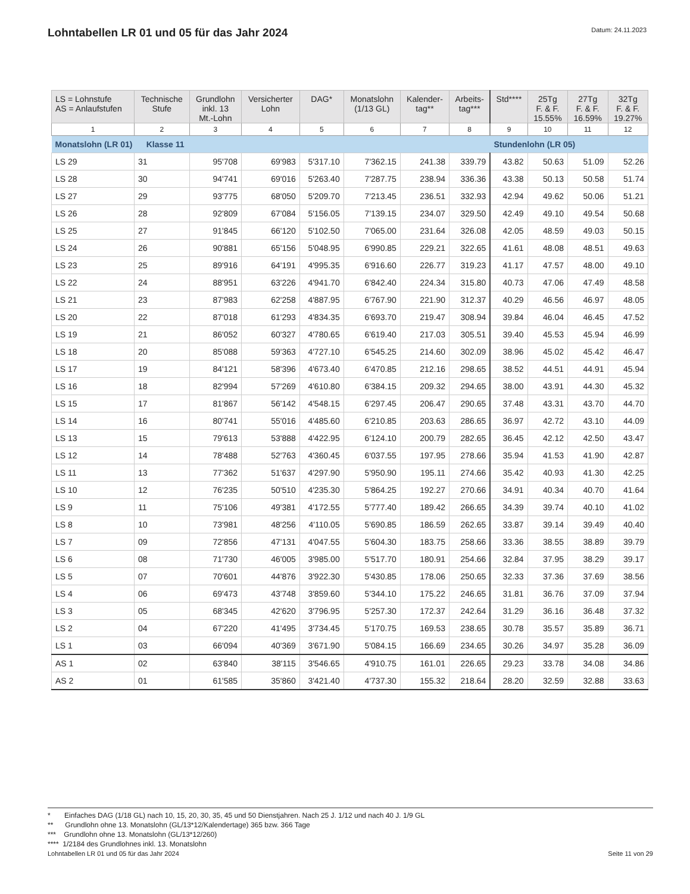Lohntabellen LR 01 und 05 für das Jahr 2024
Datum: 24.11.2023
| LS = Lohnstufe AS = Anlaufstufen | Technische Stufe | Grundlohn inkl. 13 Mt.-Lohn | Versicherter Lohn | DAG* | Monatslohn (1/13 GL) | Kalender- tag** | Arbeits- tag*** | Std**** | 25Tg F. & F. 15.55% | 27Tg F. & F. 16.59% | 32Tg F. & F. 19.27% |
| --- | --- | --- | --- | --- | --- | --- | --- | --- | --- | --- | --- |
| 1 | 2 | 3 | 4 | 5 | 6 | 7 | 8 | 9 | 10 | 11 | 12 |
| Monatslohn (LR 01) Klasse 11 | | | | | | | | Stundenlohn (LR 05) | | | |
| LS 29 | 31 | 95'708 | 69'983 | 5'317.10 | 7'362.15 | 241.38 | 339.79 | 43.82 | 50.63 | 51.09 | 52.26 |
| LS 28 | 30 | 94'741 | 69'016 | 5'263.40 | 7'287.75 | 238.94 | 336.36 | 43.38 | 50.13 | 50.58 | 51.74 |
| LS 27 | 29 | 93'775 | 68'050 | 5'209.70 | 7'213.45 | 236.51 | 332.93 | 42.94 | 49.62 | 50.06 | 51.21 |
| LS 26 | 28 | 92'809 | 67'084 | 5'156.05 | 7'139.15 | 234.07 | 329.50 | 42.49 | 49.10 | 49.54 | 50.68 |
| LS 25 | 27 | 91'845 | 66'120 | 5'102.50 | 7'065.00 | 231.64 | 326.08 | 42.05 | 48.59 | 49.03 | 50.15 |
| LS 24 | 26 | 90'881 | 65'156 | 5'048.95 | 6'990.85 | 229.21 | 322.65 | 41.61 | 48.08 | 48.51 | 49.63 |
| LS 23 | 25 | 89'916 | 64'191 | 4'995.35 | 6'916.60 | 226.77 | 319.23 | 41.17 | 47.57 | 48.00 | 49.10 |
| LS 22 | 24 | 88'951 | 63'226 | 4'941.70 | 6'842.40 | 224.34 | 315.80 | 40.73 | 47.06 | 47.49 | 48.58 |
| LS 21 | 23 | 87'983 | 62'258 | 4'887.95 | 6'767.90 | 221.90 | 312.37 | 40.29 | 46.56 | 46.97 | 48.05 |
| LS 20 | 22 | 87'018 | 61'293 | 4'834.35 | 6'693.70 | 219.47 | 308.94 | 39.84 | 46.04 | 46.45 | 47.52 |
| LS 19 | 21 | 86'052 | 60'327 | 4'780.65 | 6'619.40 | 217.03 | 305.51 | 39.40 | 45.53 | 45.94 | 46.99 |
| LS 18 | 20 | 85'088 | 59'363 | 4'727.10 | 6'545.25 | 214.60 | 302.09 | 38.96 | 45.02 | 45.42 | 46.47 |
| LS 17 | 19 | 84'121 | 58'396 | 4'673.40 | 6'470.85 | 212.16 | 298.65 | 38.52 | 44.51 | 44.91 | 45.94 |
| LS 16 | 18 | 82'994 | 57'269 | 4'610.80 | 6'384.15 | 209.32 | 294.65 | 38.00 | 43.91 | 44.30 | 45.32 |
| LS 15 | 17 | 81'867 | 56'142 | 4'548.15 | 6'297.45 | 206.47 | 290.65 | 37.48 | 43.31 | 43.70 | 44.70 |
| LS 14 | 16 | 80'741 | 55'016 | 4'485.60 | 6'210.85 | 203.63 | 286.65 | 36.97 | 42.72 | 43.10 | 44.09 |
| LS 13 | 15 | 79'613 | 53'888 | 4'422.95 | 6'124.10 | 200.79 | 282.65 | 36.45 | 42.12 | 42.50 | 43.47 |
| LS 12 | 14 | 78'488 | 52'763 | 4'360.45 | 6'037.55 | 197.95 | 278.66 | 35.94 | 41.53 | 41.90 | 42.87 |
| LS 11 | 13 | 77'362 | 51'637 | 4'297.90 | 5'950.90 | 195.11 | 274.66 | 35.42 | 40.93 | 41.30 | 42.25 |
| LS 10 | 12 | 76'235 | 50'510 | 4'235.30 | 5'864.25 | 192.27 | 270.66 | 34.91 | 40.34 | 40.70 | 41.64 |
| LS 9 | 11 | 75'106 | 49'381 | 4'172.55 | 5'777.40 | 189.42 | 266.65 | 34.39 | 39.74 | 40.10 | 41.02 |
| LS 8 | 10 | 73'981 | 48'256 | 4'110.05 | 5'690.85 | 186.59 | 262.65 | 33.87 | 39.14 | 39.49 | 40.40 |
| LS 7 | 09 | 72'856 | 47'131 | 4'047.55 | 5'604.30 | 183.75 | 258.66 | 33.36 | 38.55 | 38.89 | 39.79 |
| LS 6 | 08 | 71'730 | 46'005 | 3'985.00 | 5'517.70 | 180.91 | 254.66 | 32.84 | 37.95 | 38.29 | 39.17 |
| LS 5 | 07 | 70'601 | 44'876 | 3'922.30 | 5'430.85 | 178.06 | 250.65 | 32.33 | 37.36 | 37.69 | 38.56 |
| LS 4 | 06 | 69'473 | 43'748 | 3'859.60 | 5'344.10 | 175.22 | 246.65 | 31.81 | 36.76 | 37.09 | 37.94 |
| LS 3 | 05 | 68'345 | 42'620 | 3'796.95 | 5'257.30 | 172.37 | 242.64 | 31.29 | 36.16 | 36.48 | 37.32 |
| LS 2 | 04 | 67'220 | 41'495 | 3'734.45 | 5'170.75 | 169.53 | 238.65 | 30.78 | 35.57 | 35.89 | 36.71 |
| LS 1 | 03 | 66'094 | 40'369 | 3'671.90 | 5'084.15 | 166.69 | 234.65 | 30.26 | 34.97 | 35.28 | 36.09 |
| AS 1 | 02 | 63'840 | 38'115 | 3'546.65 | 4'910.75 | 161.01 | 226.65 | 29.23 | 33.78 | 34.08 | 34.86 |
| AS 2 | 01 | 61'585 | 35'860 | 3'421.40 | 4'737.30 | 155.32 | 218.64 | 28.20 | 32.59 | 32.88 | 33.63 |
* Einfaches DAG (1/18 GL) nach 10, 15, 20, 30, 35, 45 und 50 Dienstjahren. Nach 25 J. 1/12 und nach 40 J. 1/9 GL
** Grundlohn ohne 13. Monatslohn (GL/13*12/Kalendertage) 365 bzw. 366 Tage
*** Grundlohn ohne 13. Monatslohn (GL/13*12/260)
**** 1/2184 des Grundlohnes inkl. 13. Monatslohn
Lohntabellen LR 01 und 05 für das Jahr 2024 Seite 11 von 29